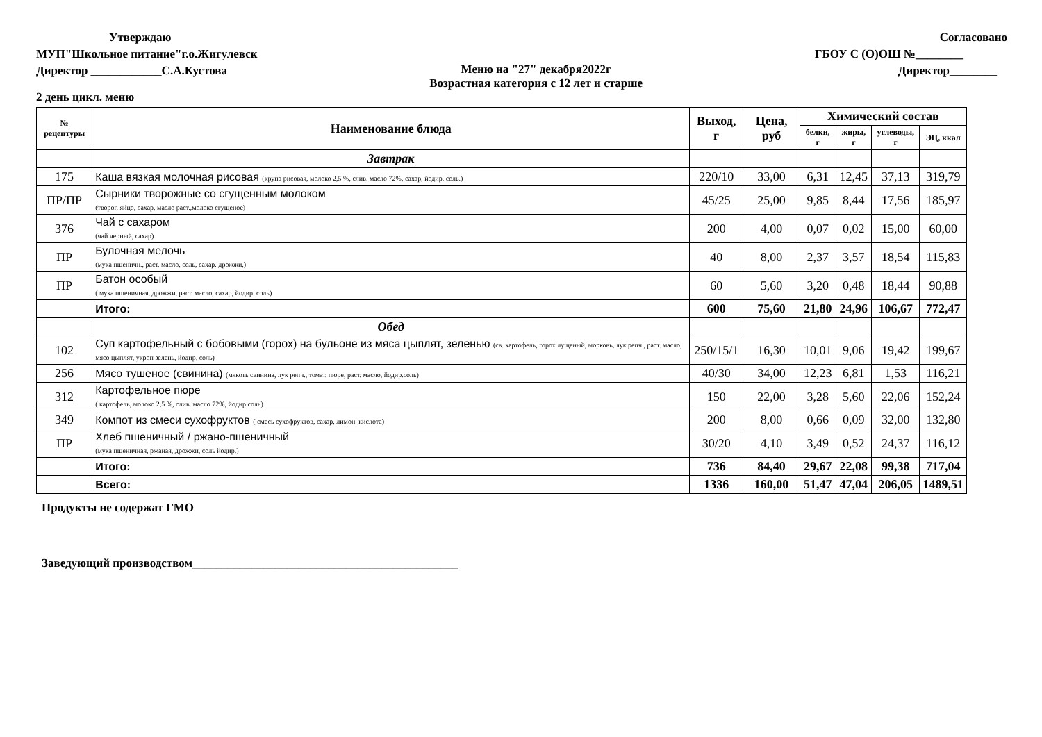Утверждаю
МУП"Школьное питание"г.о.Жигулевск
Директор ____________С.А.Кустова
Меню на "27" декабря2022г
Возрастная категория с 12 лет и старше
Согласовано
ГБОУ С (О)ОШ №________
Директор________
2 день цикл. меню
| № рецептуры | Наименование блюда | Выход, г | Цена, руб | Химический состав | | | |
| --- | --- | --- | --- | --- | --- | --- | --- |
| | | | | белки, г | жиры, г | углеводы, г | ЭЦ, ккал |
| | Завтрак | | | | | | |
| 175 | Каша вязкая молочная рисовая (крупа рисовая, молоко 2,5 %, слив. масло 72%, сахар, йодир. соль.) | 220/10 | 33,00 | 6,31 | 12,45 | 37,13 | 319,79 |
| ПР/ПР | Сырники творожные со сгущенным молоком (творог, яйцо, сахар, масло раст.,молоко сгущеное) | 45/25 | 25,00 | 9,85 | 8,44 | 17,56 | 185,97 |
| 376 | Чай с сахаром (чай черный, сахар) | 200 | 4,00 | 0,07 | 0,02 | 15,00 | 60,00 |
| ПР | Булочная мелочь (мука пшеничн., раст. масло, соль, сахар. дрожжи,) | 40 | 8,00 | 2,37 | 3,57 | 18,54 | 115,83 |
| ПР | Батон особый ( мука пшеничная, дрожжи, раст. масло, сахар, йодир. соль) | 60 | 5,60 | 3,20 | 0,48 | 18,44 | 90,88 |
| | Итого: | 600 | 75,60 | 21,80 | 24,96 | 106,67 | 772,47 |
| | Обед | | | | | | |
| 102 | Суп картофельный с бобовыми (горох) на бульоне из мяса цыплят, зеленью (св. картофель, горох лущеный, морковь, лук репч., раст. масло, мясо цыплят, укроп зелень, йодир. соль) | 250/15/1 | 16,30 | 10,01 | 9,06 | 19,42 | 199,67 |
| 256 | Мясо тушеное (свинина) (мякоть свинина, лук репч., томат. пюре, раст. масло, йодир.соль) | 40/30 | 34,00 | 12,23 | 6,81 | 1,53 | 116,21 |
| 312 | Картофельное пюре ( картофель, молоко 2,5 %, слив. масло 72%, йодир.соль) | 150 | 22,00 | 3,28 | 5,60 | 22,06 | 152,24 |
| 349 | Компот из смеси сухофруктов ( смесь сухофруктов, сахар, лимон. кислота) | 200 | 8,00 | 0,66 | 0,09 | 32,00 | 132,80 |
| ПР | Хлеб пшеничный / ржано-пшеничный (мука пшеничная, ржаная, дрожжи, соль йодир.) | 30/20 | 4,10 | 3,49 | 0,52 | 24,37 | 116,12 |
| | Итого: | 736 | 84,40 | 29,67 | 22,08 | 99,38 | 717,04 |
| | Всего: | 1336 | 160,00 | 51,47 | 47,04 | 206,05 | 1489,51 |
Продукты не содержат ГМО
Заведующий производством_____________________________________________